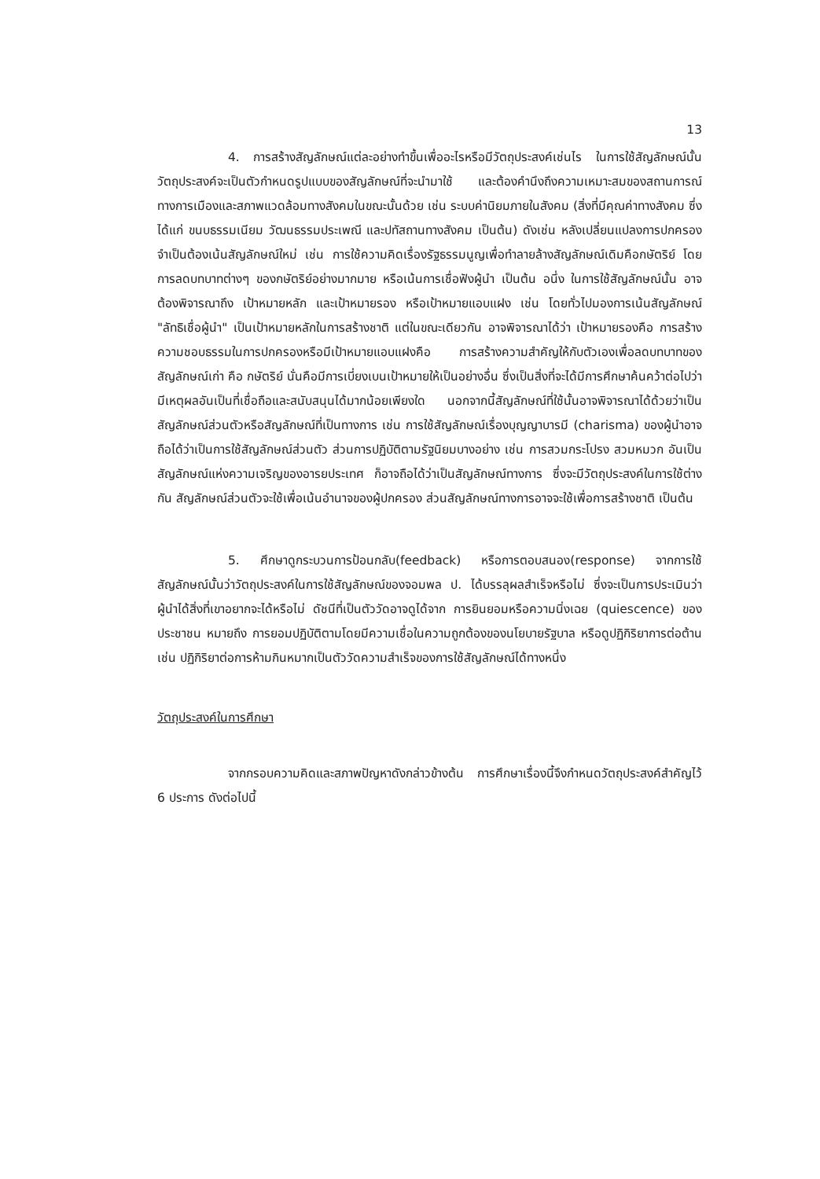13
4. การสร้างสัญลักษณ์แต่ละอย่างทำขึ้นเพื่ออะไรหรือมีวัตถุประสงค์เช่นไร ในการใช้สัญลักษณ์นั้น วัตถุประสงค์จะเป็นตัวกำหนดรูปแบบของสัญลักษณ์ที่จะนำมาใช้ และต้องคำนึงถึงความเหมาะสมของสถานการณ์ทางการเมืองและสภาพแวดล้อมทางสังคมในขณะนั้นด้วย เช่น ระบบค่านิยมภายในสังคม (สิ่งที่มีคุณค่าทางสังคม ซึ่งได้แก่ ขนบธรรมเนียม วัฒนธรรมประเพณี และปทัสถานทางสังคม เป็นต้น) ดังเช่น หลังเปลี่ยนแปลงการปกครองจำเป็นต้องเน้นสัญลักษณ์ใหม่ เช่น การใช้ความคิดเรื่องรัฐธรรมนูญเพื่อทำลายล้างสัญลักษณ์เดิมคือกษัตริย์ โดยการลดบทบาทต่างๆ ของกษัตริย์อย่างมากมาย หรือเน้นการเชื่อฟังผู้นำ เป็นต้น อนึ่ง ในการใช้สัญลักษณ์นั้น อาจต้องพิจารณาถึง เป้าหมายหลัก และเป้าหมายรอง หรือเป้าหมายแอบแฝง เช่น โดยทั่วไปมองการเน้นสัญลักษณ์ "ลัทธิเชื่อผู้นำ" เป็นเป้าหมายหลักในการสร้างชาติ แต่ในขณะเดียวกัน อาจพิจารณาได้ว่า เป้าหมายรองคือ การสร้างความชอบธรรมในการปกครองหรือมีเป้าหมายแอบแฝงคือ การสร้างความสำคัญให้กับตัวเองเพื่อลดบทบาทของสัญลักษณ์เก่า คือ กษัตริย์ นั่นคือมีการเบี่ยงเบนเป้าหมายให้เป็นอย่างอื่น ซึ่งเป็นสิ่งที่จะได้มีการศึกษาค้นคว้าต่อไปว่ามีเหตุผลอันเป็นที่เชื่อถือและสนับสนุนได้มากน้อยเพียงใด นอกจากนี้สัญลักษณ์ที่ใช้นั้นอาจพิจารณาได้ด้วยว่าเป็นสัญลักษณ์ส่วนตัวหรือสัญลักษณ์ที่เป็นทางการ เช่น การใช้สัญลักษณ์เรื่องบุญญาบารมี (charisma) ของผู้นำอาจถือได้ว่าเป็นการใช้สัญลักษณ์ส่วนตัว ส่วนการปฏิบัติตามรัฐนิยมบางอย่าง เช่น การสวมกระโปรง สวมหมวก อันเป็นสัญลักษณ์แห่งความเจริญของอารยประเทศ ก็อาจถือได้ว่าเป็นสัญลักษณ์ทางการ ซึ่งจะมีวัตถุประสงค์ในการใช้ต่างกัน สัญลักษณ์ส่วนตัวจะใช้เพื่อเน้นอำนาจของผู้ปกครอง ส่วนสัญลักษณ์ทางการอาจจะใช้เพื่อการสร้างชาติ เป็นต้น
5. ศึกษาดูกระบวนการป้อนกลับ(feedback) หรือการตอบสนอง(response) จากการใช้สัญลักษณ์นั้นว่าวัตถุประสงค์ในการใช้สัญลักษณ์ของจอมพล ป. ได้บรรลุผลสำเร็จหรือไม่ ซึ่งจะเป็นการประเมินว่า ผู้นำได้สิ่งที่เขาอยากจะได้หรือไม่ ดัชนีที่เป็นตัววัดอาจดูได้จาก การยินยอมหรือความนิ่งเฉย (quiescence) ของประชาชน หมายถึง การยอมปฏิบัติตามโดยมีความเชื่อในความถูกต้องของนโยบายรัฐบาล หรือดูปฏิกิริยาการต่อต้าน เช่น ปฏิกิริยาต่อการห้ามกินหมากเป็นตัววัดความสำเร็จของการใช้สัญลักษณ์ได้ทางหนึ่ง
วัตถุประสงค์ในการศึกษา
จากกรอบความคิดและสภาพปัญหาดังกล่าวข้างต้น การศึกษาเรื่องนี้จึงกำหนดวัตถุประสงค์สำคัญไว้ 6 ประการ ดังต่อไปนี้